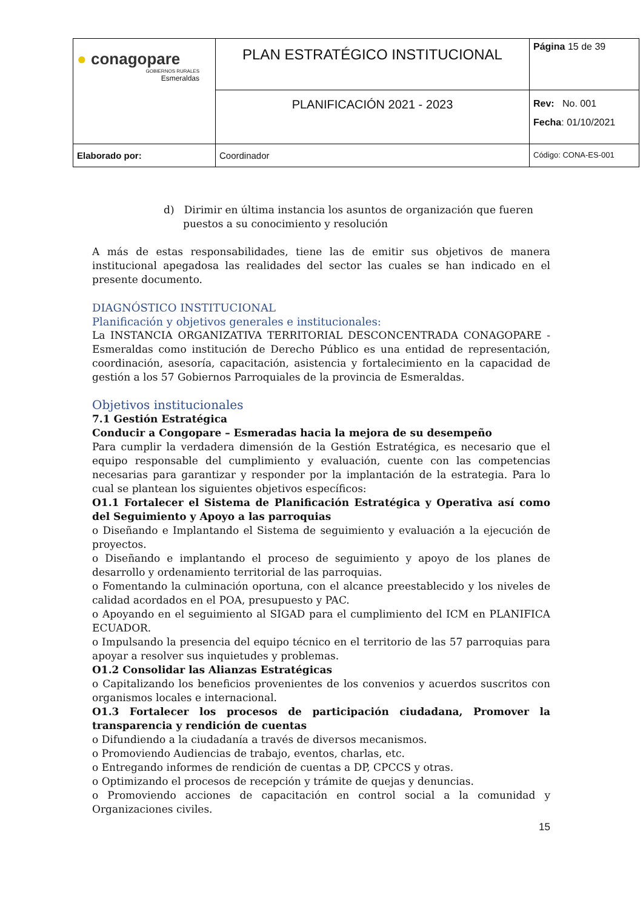| ● conagopare GOBIERNOS RURALES Esmeraldas | PLAN ESTRATÉGICO INSTITUCIONAL | Página 15 de 39 |
| | PLANIFICACIÓN 2021 - 2023 | Rev: No. 001 Fecha : 01/10/2021 |
| Elaborado por: | Coordinador | Código: CONA-ES-001 |
d) Dirimir en última instancia los asuntos de organización que fueren puestos a su conocimiento y resolución
A más de estas responsabilidades, tiene las de emitir sus objetivos de manera institucional apegadosa las realidades del sector las cuales se han indicado en el presente documento.
DIAGNÓSTICO INSTITUCIONAL
Planificación y objetivos generales e institucionales:
La INSTANCIA ORGANIZATIVA TERRITORIAL DESCONCENTRADA CONAGOPARE - Esmeraldas como institución de Derecho Público es una entidad de representación, coordinación, asesoría, capacitación, asistencia y fortalecimiento en la capacidad de gestión a los 57 Gobiernos Parroquiales de la provincia de Esmeraldas.
Objetivos institucionales
7.1 Gestión Estratégica
Conducir a Congopare – Esmeradas hacia la mejora de su desempeño
Para cumplir la verdadera dimensión de la Gestión Estratégica, es necesario que el equipo responsable del cumplimiento y evaluación, cuente con las competencias necesarias para garantizar y responder por la implantación de la estrategia. Para lo cual se plantean los siguientes objetivos específicos:
O1.1 Fortalecer el Sistema de Planificación Estratégica y Operativa así como del Seguimiento y Apoyo a las parroquias
o Diseñando e Implantando el Sistema de seguimiento y evaluación a la ejecución de proyectos.
o Diseñando e implantando el proceso de seguimiento y apoyo de los planes de desarrollo y ordenamiento territorial de las parroquias.
o Fomentando la culminación oportuna, con el alcance preestablecido y los niveles de calidad acordados en el POA, presupuesto y PAC.
o Apoyando en el seguimiento al SIGAD para el cumplimiento del ICM en PLANIFICA ECUADOR.
o Impulsando la presencia del equipo técnico en el territorio de las 57 parroquias para apoyar a resolver sus inquietudes y problemas.
O1.2 Consolidar las Alianzas Estratégicas
o Capitalizando los beneficios provenientes de los convenios y acuerdos suscritos con organismos locales e internacional.
O1.3 Fortalecer los procesos de participación ciudadana, Promover la transparencia y rendición de cuentas
o Difundiendo a la ciudadanía a través de diversos mecanismos.
o Promoviendo Audiencias de trabajo, eventos, charlas, etc.
o Entregando informes de rendición de cuentas a DP, CPCCS y otras.
o Optimizando el procesos de recepción y trámite de quejas y denuncias.
o Promoviendo acciones de capacitación en control social a la comunidad y Organizaciones civiles.
15